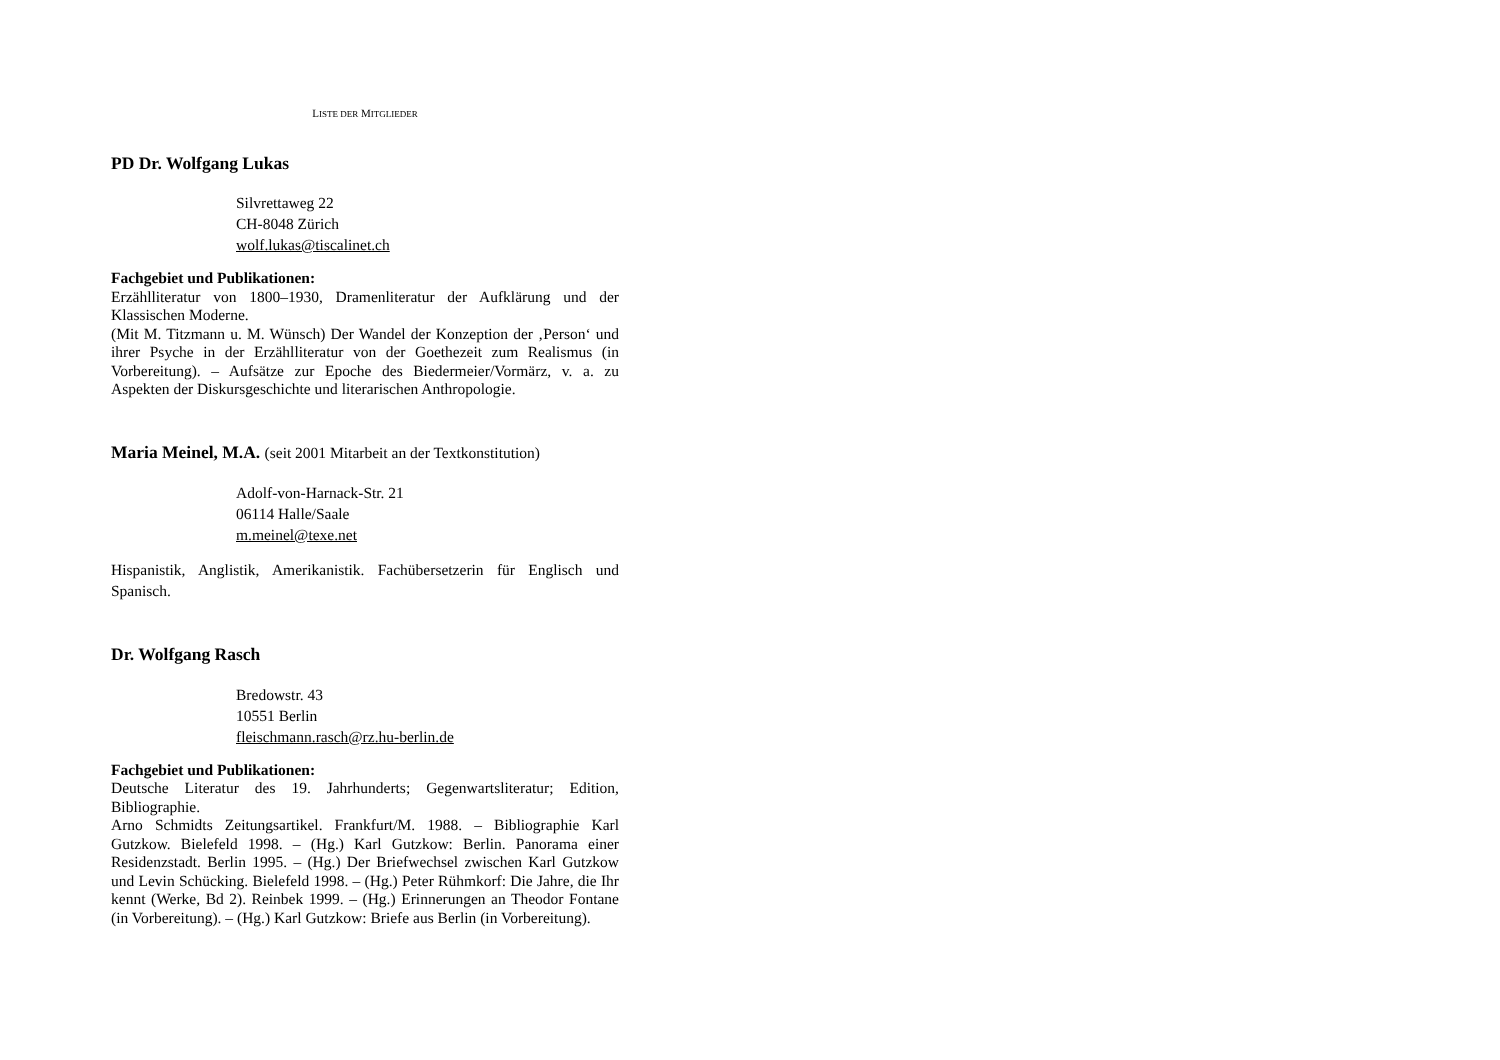LISTE DER MITGLIEDER
PD Dr. Wolfgang Lukas
Silvrettaweg 22
CH-8048 Zürich
wolf.lukas@tiscalinet.ch
Fachgebiet und Publikationen:
Erzählliteratur von 1800–1930, Dramenliteratur der Aufklärung und der Klassischen Moderne.
(Mit M. Titzmann u. M. Wünsch) Der Wandel der Konzeption der ‚Person‘ und ihrer Psyche in der Erzählliteratur von der Goethezeit zum Realismus (in Vorbereitung). – Aufsätze zur Epoche des Biedermeier/Vormärz, v. a. zu Aspekten der Diskursgeschichte und literarischen Anthropologie.
Maria Meinel, M.A. (seit 2001 Mitarbeit an der Textkonstitution)
Adolf-von-Harnack-Str. 21
06114 Halle/Saale
m.meinel@texe.net
Hispanistik, Anglistik, Amerikanistik. Fachübersetzerin für Englisch und Spanisch.
Dr. Wolfgang Rasch
Bredowstr. 43
10551 Berlin
fleischmann.rasch@rz.hu-berlin.de
Fachgebiet und Publikationen:
Deutsche Literatur des 19. Jahrhunderts; Gegenwartsliteratur; Edition, Bibliographie.
Arno Schmidts Zeitungsartikel. Frankfurt/M. 1988. – Bibliographie Karl Gutzkow. Bielefeld 1998. – (Hg.) Karl Gutzkow: Berlin. Panorama einer Residenzstadt. Berlin 1995. – (Hg.) Der Briefwechsel zwischen Karl Gutzkow und Levin Schücking. Bielefeld 1998. – (Hg.) Peter Rühmkorf: Die Jahre, die Ihr kennt (Werke, Bd 2). Reinbek 1999. – (Hg.) Erinnerungen an Theodor Fontane (in Vorbereitung). – (Hg.) Karl Gutzkow: Briefe aus Berlin (in Vorbereitung).